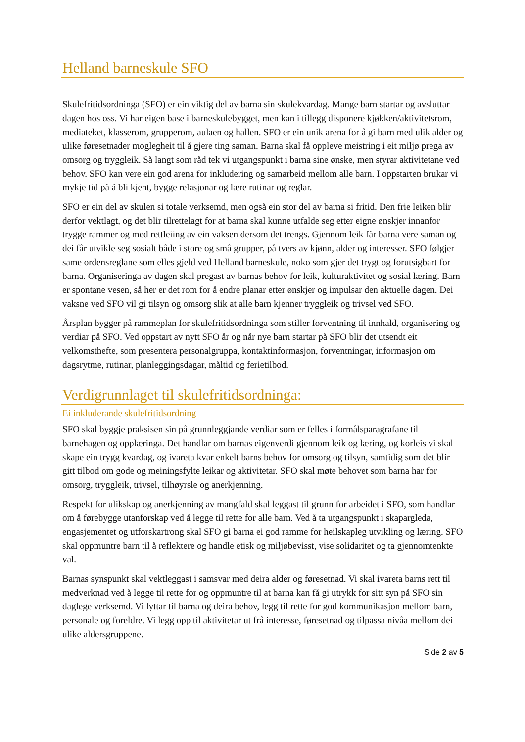Helland barneskule SFO
Skulefritidsordninga (SFO) er ein viktig del av barna sin skulekvardag. Mange barn startar og avsluttar dagen hos oss. Vi har eigen base i barneskulebygget, men kan i tillegg disponere kjøkken/aktivitetsrom, mediateket, klasserom, grupperom, aulaen og hallen. SFO er ein unik arena for å gi barn med ulik alder og ulike føresetnader moglegheit til å gjere ting saman. Barna skal få oppleve meistring i eit miljø prega av omsorg og tryggleik. Så langt som råd tek vi utgangspunkt i barna sine ønske, men styrar aktivitetane ved behov. SFO kan vere ein god arena for inkludering og samarbeid mellom alle barn. I oppstarten brukar vi mykje tid på å bli kjent, bygge relasjonar og lære rutinar og reglar.
SFO er ein del av skulen si totale verksemd, men også ein stor del av barna si fritid. Den frie leiken blir derfor vektlagt, og det blir tilrettelagt for at barna skal kunne utfalde seg etter eigne ønskjer innanfor trygge rammer og med rettleiing av ein vaksen dersom det trengs. Gjennom leik får barna vere saman og dei får utvikle seg sosialt både i store og små grupper, på tvers av kjønn, alder og interesser. SFO følgjer same ordensreglane som elles gjeld ved Helland barneskule, noko som gjer det trygt og forutsigbart for barna. Organiseringa av dagen skal pregast av barnas behov for leik, kulturaktivitet og sosial læring. Barn er spontane vesen, så her er det rom for å endre planar etter ønskjer og impulsar den aktuelle dagen. Dei vaksne ved SFO vil gi tilsyn og omsorg slik at alle barn kjenner tryggleik og trivsel ved SFO.
Årsplan bygger på rammeplan for skulefritidsordninga som stiller forventning til innhald, organisering og verdiar på SFO. Ved oppstart av nytt SFO år og når nye barn startar på SFO blir det utsendt eit velkomsthefte, som presentera personalgruppa, kontaktinformasjon, forventningar, informasjon om dagsrytme, rutinar, planleggingsdagar, måltid og ferietilbod.
Verdigrunnlaget til skulefritidsordninga:
Ei inkluderande skulefritidsordning
SFO skal byggje praksisen sin på grunnleggjande verdiar som er felles i formålsparagrafane til barnehagen og opplæringa. Det handlar om barnas eigenverdi gjennom leik og læring, og korleis vi skal skape ein trygg kvardag, og ivareta kvar enkelt barns behov for omsorg og tilsyn, samtidig som det blir gitt tilbod om gode og meiningsfylte leikar og aktivitetar. SFO skal møte behovet som barna har for omsorg, tryggleik, trivsel, tilhøyrsle og anerkjenning.
Respekt for ulikskap og anerkjenning av mangfald skal leggast til grunn for arbeidet i SFO, som handlar om å førebygge utanforskap ved å legge til rette for alle barn. Ved å ta utgangspunkt i skapargleda, engasjementet og utforskartrong skal SFO gi barna ei god ramme for heilskapleg utvikling og læring. SFO skal oppmuntre barn til å reflektere og handle etisk og miljøbevisst, vise solidaritet og ta gjennomtenkte val.
Barnas synspunkt skal vektleggast i samsvar med deira alder og føresetnad. Vi skal ivareta barns rett til medverknad ved å legge til rette for og oppmuntre til at barna kan få gi utrykk for sitt syn på SFO sin daglege verksemd. Vi lyttar til barna og deira behov, legg til rette for god kommunikasjon mellom barn, personale og foreldre. Vi legg opp til aktivitetar ut frå interesse, føresetnad og tilpassa nivåa mellom dei ulike aldersgruppene.
Side 2 av 5